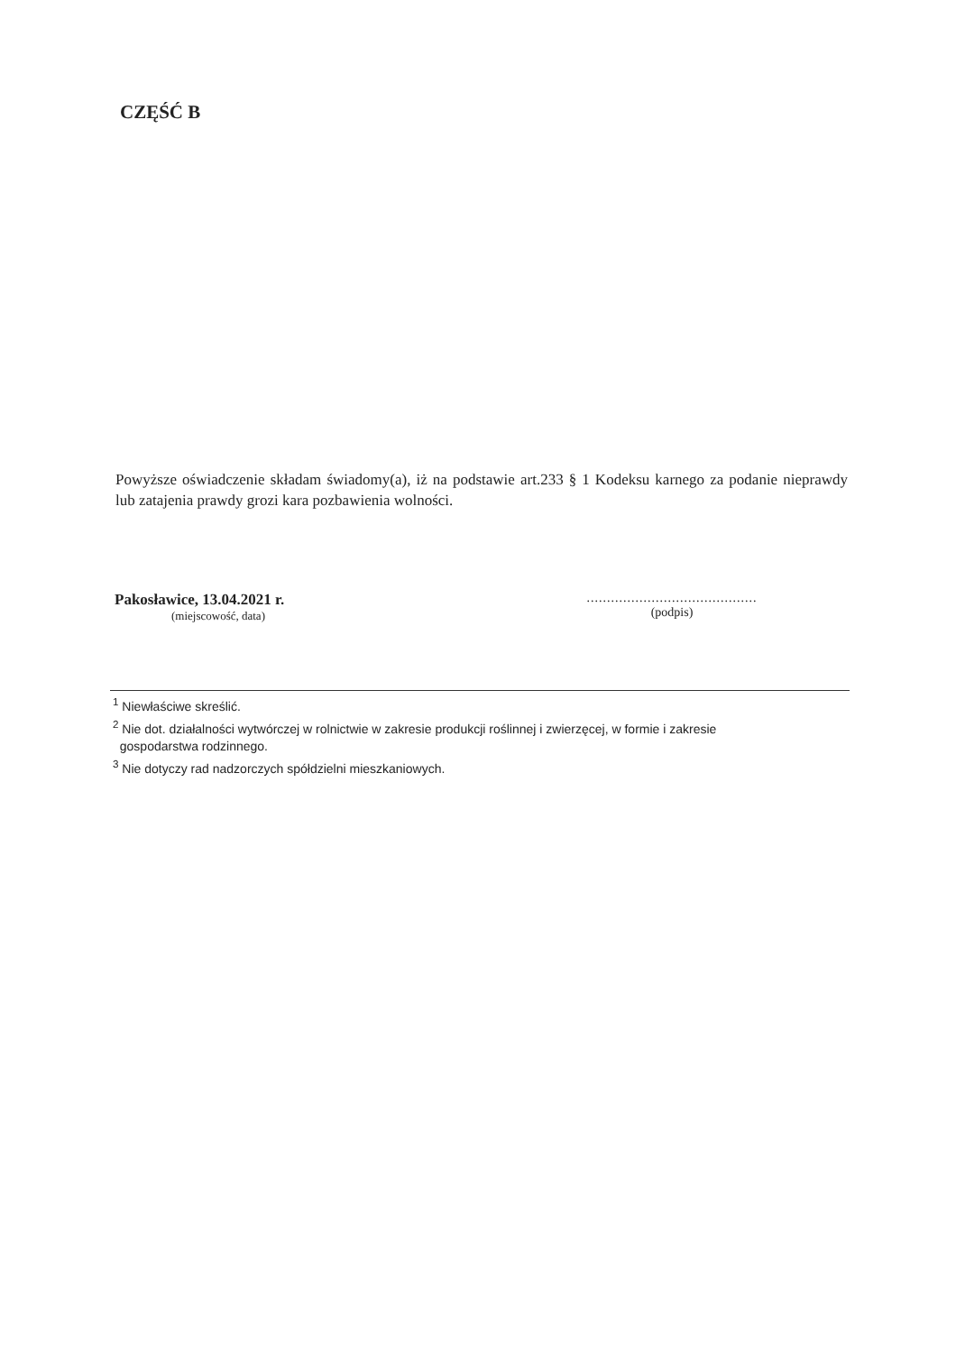CZĘŚĆ B
Powyższe oświadczenie składam świadomy(a), iż na podstawie art.233 § 1 Kodeksu karnego za podanie nieprawdy lub zatajenia prawdy grozi kara pozbawienia wolności.
Pakosławice, 13.04.2021 r.
(miejscowość, data)
..........................................
(podpis)
<sup>1</sup> Niewłaściwe skreślić.
<sup>2</sup> Nie dot. działalności wytwórczej w rolnictwie w zakresie produkcji roślinnej i zwierzęcej, w formie i zakresie
gospodarstwa rodzinnego.
<sup>3</sup> Nie dotyczy rad nadzorczych spółdzielni mieszkaniowych.